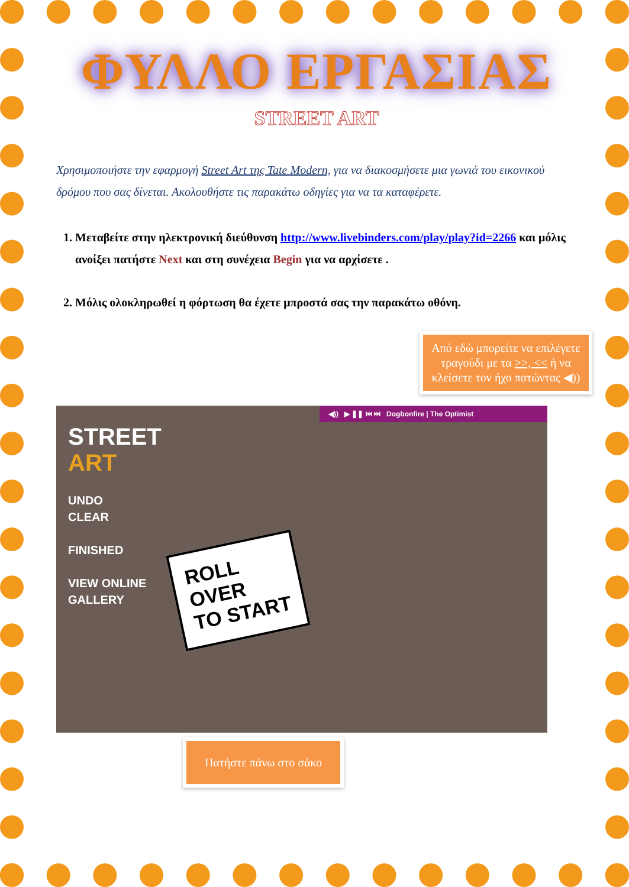ΦΥΛΛΟ ΕΡΓΑΣΙΑΣ
STREET ART
Χρησιμοποιήστε την εφαρμογή Street Art της Tate Modern, για να διακοσμήσετε μια γωνιά του εικονικού δρόμου που σας δίνεται. Ακολουθήστε τις παρακάτω οδηγίες για να τα καταφέρετε.
1. Μεταβείτε στην ηλεκτρονική διεύθυνση http://www.livebinders.com/play/play?id=2266 και μόλις ανοίξει πατήστε Next και στη συνέχεια Begin για να αρχίσετε .
2. Μόλις ολοκληρωθεί η φόρτωση θα έχετε μπροστά σας την παρακάτω οθόνη.
Από εδώ μπορείτε να επιλέγετε τραγούδι με τα >>, << ή να κλείσετε τον ήχο πατώντας ◀))
◀)) ▶ ❚❚ ⏮ ⏭ Dogbonfire | The Optimist
STREET
ART
UNDO
CLEAR
FINISHED
VIEW ONLINE
GALLERY
ROLL
OVER
TO START
Πατήστε πάνω στο σάκο